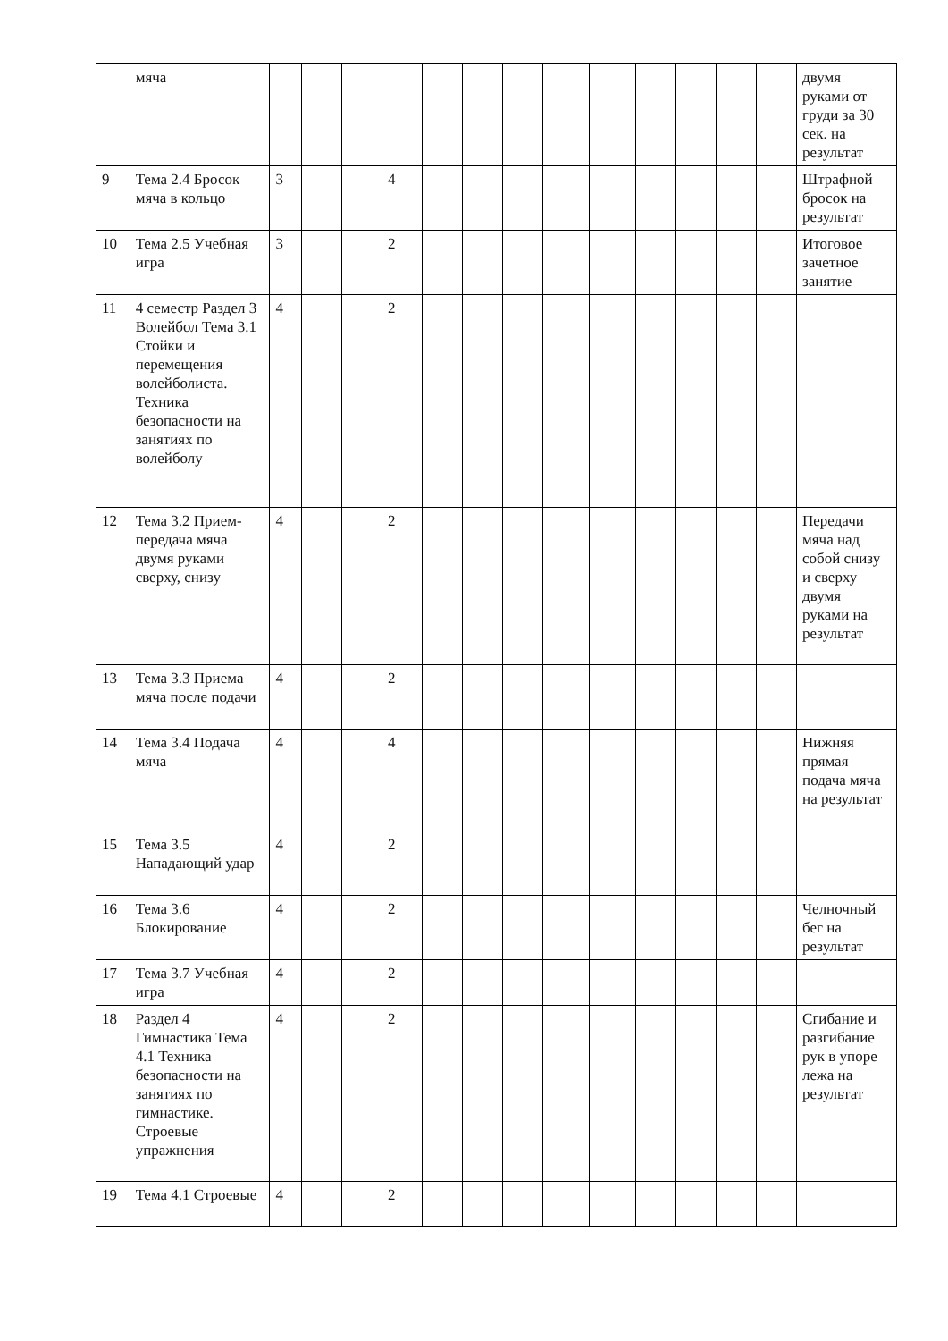| | мяча | | | | | | | | | | | | | | двумя руками от груди за 30 сек. на результат |
| 9 | Тема 2.4 Бросок мяча в кольцо | 3 | | | 4 | | | | | | | | | | Штрафной бросок на результат |
| 10 | Тема 2.5 Учебная игра | 3 | | | 2 | | | | | | | | | | Итоговое зачетное занятие |
| 11 | 4 семестр Раздел 3 Волейбол Тема 3.1 Стойки и перемещения волейболиста. Техника безопасности на занятиях по волейболу | 4 | | | 2 | | | | | | | | | | |
| 12 | Тема 3.2 Прием-передача мяча двумя руками сверху, снизу | 4 | | | 2 | | | | | | | | | | Передачи мяча над собой снизу и сверху двумя руками на результат |
| 13 | Тема 3.3 Приема мяча после подачи | 4 | | | 2 | | | | | | | | | | |
| 14 | Тема 3.4 Подача мяча | 4 | | | 4 | | | | | | | | | | Нижняя прямая подача мяча на результат |
| 15 | Тема 3.5 Нападающий удар | 4 | | | 2 | | | | | | | | | | |
| 16 | Тема 3.6 Блокирование | 4 | | | 2 | | | | | | | | | | Челночный бег на результат |
| 17 | Тема 3.7 Учебная игра | 4 | | | 2 | | | | | | | | | | |
| 18 | Раздел 4 Гимнастика Тема 4.1 Техника безопасности на занятиях по гимнастике. Строевые упражнения | 4 | | | 2 | | | | | | | | | | Сгибание и разгибание рук в упоре лежа на результат |
| 19 | Тема 4.1 Строевые | 4 | | | 2 | | | | | | | | | | |